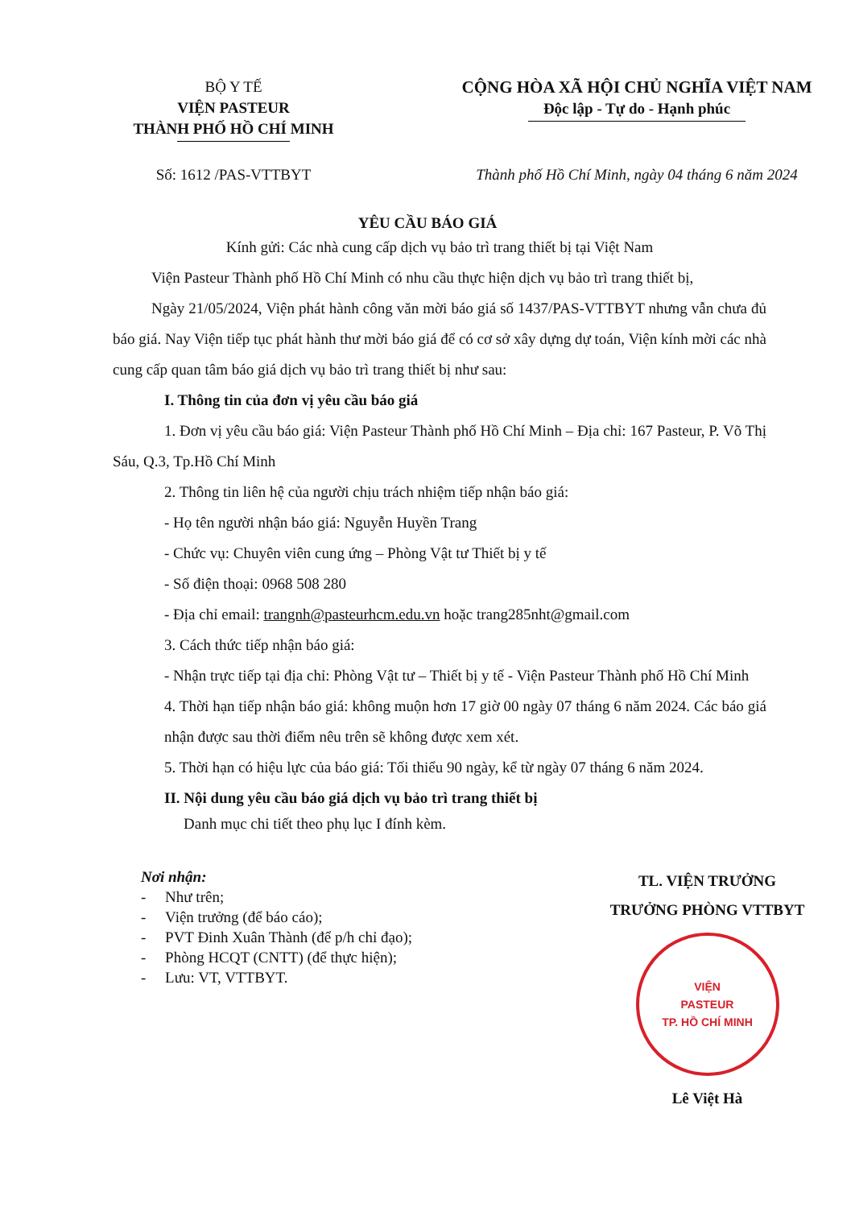BỘ Y TẾ
VIỆN PASTEUR
THÀNH PHỐ HỒ CHÍ MINH
CỘNG HÒA XÃ HỘI CHỦ NGHĨA VIỆT NAM
Độc lập - Tự do - Hạnh phúc
Số: 1612 /PAS-VTTBYT Thành phố Hồ Chí Minh, ngày 04 tháng 6 năm 2024
YÊU CẦU BÁO GIÁ
Kính gửi: Các nhà cung cấp dịch vụ bảo trì trang thiết bị tại Việt Nam
Viện Pasteur Thành phố Hồ Chí Minh có nhu cầu thực hiện dịch vụ bảo trì trang thiết bị,
Ngày 21/05/2024, Viện phát hành công văn mời báo giá số 1437/PAS-VTTBYT nhưng vẫn chưa đủ báo giá. Nay Viện tiếp tục phát hành thư mời báo giá để có cơ sở xây dựng dự toán, Viện kính mời các nhà cung cấp quan tâm báo giá dịch vụ bảo trì trang thiết bị như sau:
I. Thông tin của đơn vị yêu cầu báo giá
1. Đơn vị yêu cầu báo giá: Viện Pasteur Thành phố Hồ Chí Minh – Địa chỉ: 167 Pasteur, P. Võ Thị Sáu, Q.3, Tp.Hồ Chí Minh
2. Thông tin liên hệ của người chịu trách nhiệm tiếp nhận báo giá:
- Họ tên người nhận báo giá: Nguyễn Huyền Trang
- Chức vụ: Chuyên viên cung ứng – Phòng Vật tư Thiết bị y tế
- Số điện thoại: 0968 508 280
- Địa chỉ email: trangnh@pasteurhcm.edu.vn hoặc trang285nht@gmail.com
3. Cách thức tiếp nhận báo giá:
- Nhận trực tiếp tại địa chỉ: Phòng Vật tư – Thiết bị y tế - Viện Pasteur Thành phố Hồ Chí Minh
4. Thời hạn tiếp nhận báo giá: không muộn hơn 17 giờ 00 ngày 07 tháng 6 năm 2024. Các báo giá nhận được sau thời điểm nêu trên sẽ không được xem xét.
5. Thời hạn có hiệu lực của báo giá: Tối thiểu 90 ngày, kể từ ngày 07 tháng 6 năm 2024.
II. Nội dung yêu cầu báo giá dịch vụ bảo trì trang thiết bị
Danh mục chi tiết theo phụ lục I đính kèm.
Nơi nhận:
- Như trên;
- Viện trưởng (để báo cáo);
- PVT Đinh Xuân Thành (để p/h chỉ đạo);
- Phòng HCQT (CNTT) (để thực hiện);
- Lưu: VT, VTTBYT.
TL. VIỆN TRƯỞNG
TRƯỞNG PHÒNG VTTBYT
VIỆN
PASTEUR
TP. HỒ CHÍ MINH
Lê Việt Hà